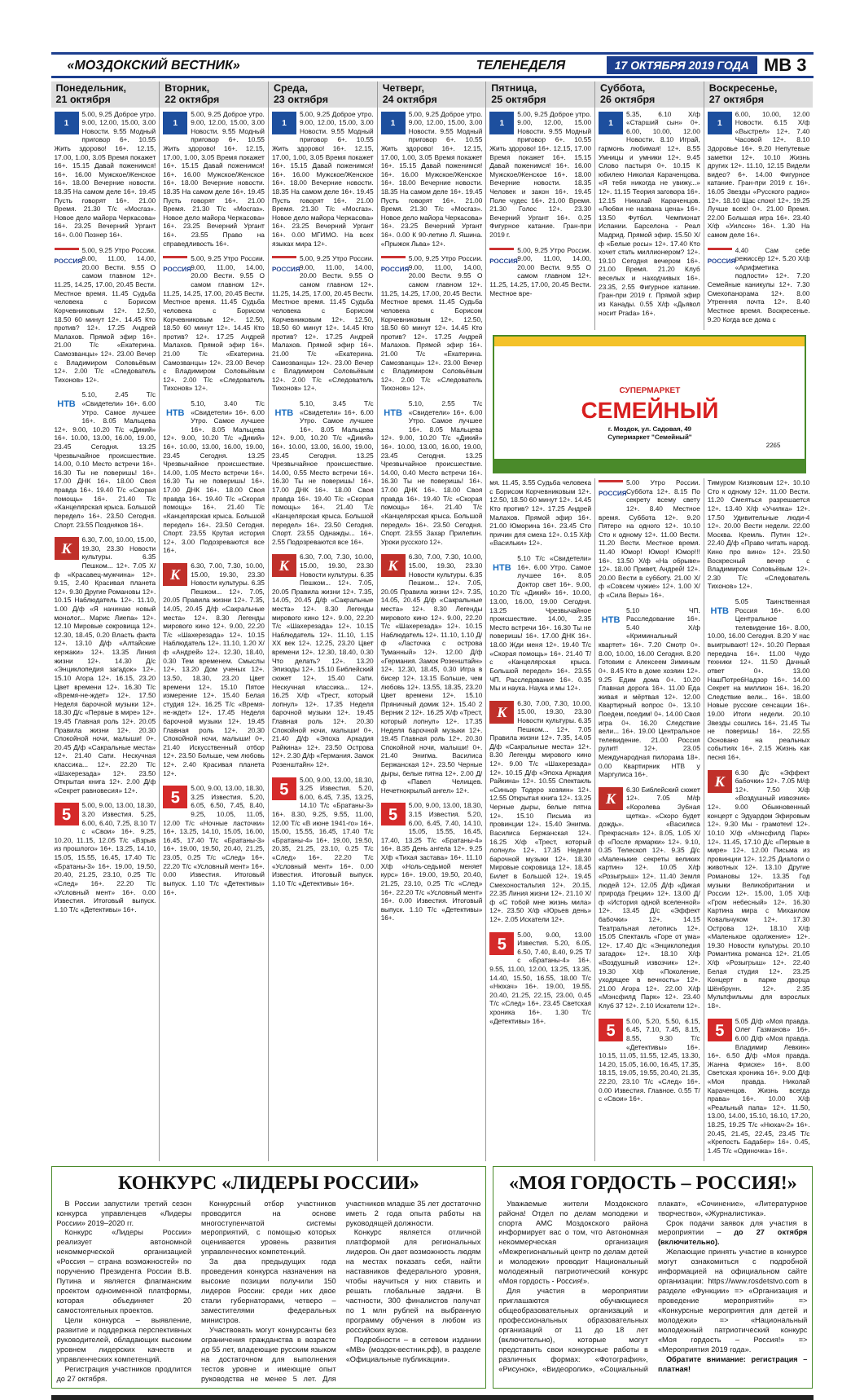«МОЗДОКСКИЙ ВЕСТНИК» ТЕЛЕНЕДЕЛЯ
17 ОКТЯБРЯ 2019 ГОДА
МВ 3
Понедельник,
21 октября
1 5.00, 9.25 Доброе утро. 9.00, 12.00, 15.00, 3.00 Новости. 9.55 Модный приговор 6+. 10.55 Жить здорово! 16+. 12.15, 17.00, 1.00, 3.05 Время покажет 16+. 15.15 Давай поженимся! 16+. 16.00 Мужское/Женское 16+. 18.00 Вечерние новости. 18.35 На самом деле 16+. 19.45 Пусть говорят 16+. 21.00 Время. 21.30 Т/с «Мосгаз». Новое дело майора Черкасова» 16+. 23.25 Вечерний Ургант 16+. 0.00 Познер 16+.
РОССИЯ 5.00, 9.25 Утро России. 9.00, 11.00, 14.00, 20.00 Вести. 9.55 О самом главном 12+. 11.25, 14.25, 17.00, 20.45 Вести. Местное время. 11.45 Судьба человека с Борисом Корчевниковым 12+. 12.50, 18.50 60 минут 12+. 14.45 Кто против? 12+. 17.25 Андрей Малахов. Прямой эфир 16+. 21.00 Т/с «Екатерина. Самозванцы» 12+. 23.00 Вечер с Владимиром Соловьёвым 12+. 2.00 Т/с «Следователь Тихонов» 12+.
НТВ 5.10, 2.45 Т/с «Свидетели» 16+. 6.00 Утро. Самое лучшее 16+. 8.05 Мальцева 12+. 9.00, 10.20 Т/с «Дикий» 16+. 10.00, 13.00, 16.00, 19.00, 23.45 Сегодня. 13.25 Чрезвычайное происшествие. 14.00, 0.10 Место встречи 16+. 16.30 Ты не поверишь! 16+. 17.00 ДНК 16+. 18.00 Своя правда 16+. 19.40 Т/с «Скорая помощь» 16+. 21.40 Т/с «Канцелярская крыса. Большой передел» 16+. 23.50 Сегодня. Спорт. 23.55 Поздняков 16+.
К 6.30, 7.00, 10.00, 15.00, 19.30, 23.30 Новости культуры. 6.35 Пешком... 12+. 7.05 Х/ф «Красавец-мужчина» 12+. 9.15, 2.40 Красивая планета 12+. 9.30 Другие Романовы 12+. 10.15 Наблюдатель 12+. 11.10, 1.00 Д/ф «Я начинаю новый монолог... Марис Лиепа» 12+. 12.10 Мировые сокровища 12+. 12.30, 18.45, 0.20 Власть факта 12+. 13.10 Д/ф «Алтайские кержаки» 12+. 13.35 Линия жизни 12+. 14.30 Д/с «Энциклопедия загадок» 12+. 15.10 Агора 12+. 16.15, 23.20 Цвет времени 12+. 16.30 Т/с «Время-не-ждет» 12+. 17.50 Неделя барочной музыки 12+. 18.30 Д/с «Первые в мире» 12+. 19.45 Главная роль 12+. 20.05 Правила жизни 12+. 20.30 Спокойной ночи, малыши! 0+. 20.45 Д/ф «Сакральные места» 12+. 21.40 Сати. Нескучная классика... 12+. 22.20 Т/с «Шахерезада» 12+. 23.50 Открытая книга 12+. 2.00 Д/ф «Секрет равновесия» 12+.
5 5.00, 9.00, 13.00, 18.30, 3.20 Известия. 5.25, 6.00, 6.40, 7.25, 8.10 Т/с «Свои» 16+. 9.25, 10.20, 11.15, 12.05 Т/с «Взрыв из прошлого» 16+. 13.25, 14.10, 15.05, 15.55, 16.45, 17.40 Т/с «Братаны-3» 16+. 19.00, 19.50, 20.40, 21.25, 23.10, 0.25 Т/с «След» 16+. 22.20 Т/с «Условный мент» 16+. 0.00 Известия. Итоговый выпуск. 1.10 Т/с «Детективы» 16+.
Вторник,
22 октября
1 5.00, 9.25 Доброе утро. 9.00, 12.00, 15.00, 3.00 Новости. 9.55 Модный приговор 6+. 10.55 Жить здорово! 16+. 12.15, 17.00, 1.00, 3.05 Время покажет 16+. 15.15 Давай поженимся! 16+. 16.00 Мужское/Женское 16+. 18.00 Вечерние новости. 18.35 На самом деле 16+. 19.45 Пусть говорят 16+. 21.00 Время. 21.30 Т/с «Мосгаз». Новое дело майора Черкасова» 16+. 23.25 Вечерний Ургант 16+. 23.55 Право на справедливость 16+.
РОССИЯ 5.00, 9.25 Утро России. 9.00, 11.00, 14.00, 20.00 Вести. 9.55 О самом главном 12+. 11.25, 14.25, 17.00, 20.45 Вести. Местное время. 11.45 Судьба человека с Борисом Корчевниковым 12+. 12.50, 18.50 60 минут 12+. 14.45 Кто против? 12+. 17.25 Андрей Малахов. Прямой эфир 16+. 21.00 Т/с «Екатерина. Самозванцы» 12+. 23.00 Вечер с Владимиром Соловьёвым 12+. 2.00 Т/с «Следователь Тихонов» 12+.
НТВ 5.10, 3.40 Т/с «Свидетели» 16+. 6.00 Утро. Самое лучшее 16+. 8.05 Мальцева 12+. 9.00, 10.20 Т/с «Дикий» 16+. 10.00, 13.00, 16.00, 19.00, 23.45 Сегодня. 13.25 Чрезвычайное происшествие. 14.00, 1.05 Место встречи 16+. 16.30 Ты не поверишь! 16+. 17.00 ДНК 16+. 18.00 Своя правда 16+. 19.40 Т/с «Скорая помощь» 16+. 21.40 Т/с «Канцелярская крыса. Большой передел» 16+. 23.50 Сегодня. Спорт. 23.55 Крутая история 12+. 3.00 Подозреваются все 16+.
К 6.30, 7.00, 7.30, 10.00, 15.00, 19.30, 23.30 Новости культуры. 6.35 Пешком... 12+. 7.05, 20.05 Правила жизни 12+. 7.35, 14.05, 20.45 Д/ф «Сакральные места» 12+. 8.30 Легенды мирового кино 12+. 9.00, 22.20 Т/с «Шахерезада» 12+. 10.15 Наблюдатель 12+. 11.10, 1.20 Х/ф «Андрей» 12+. 12.30, 18.40, 0.30 Тем временем. Смыслы 12+. 13.20 Дом ученых 12+. 13.50, 18.30, 23.20 Цвет времени 12+. 15.10 Пятое измерение 12+. 15.40 Белая студия 12+. 16.25 Т/с «Время-не-ждет» 12+. 17.45 Неделя барочной музыки 12+. 19.45 Главная роль 12+. 20.30 Спокойной ночи, малыши! 0+. 21.40 Искусственный отбор 12+. 23.50 Больше, чем любовь 12+. 2.40 Красивая планета 12+.
5 5.00, 9.00, 13.00, 18.30, 3.25 Известия. 5.20, 6.05, 6.50, 7.45, 8.40, 9.25, 10.05, 11.05, 12.00 Т/с «Ночные ласточки» 16+. 13.25, 14.10, 15.05, 16.00, 16.45, 17.40 Т/с «Братаны-3» 16+. 19.00, 19.50, 20.40, 21.25, 23.05, 0.25 Т/с «След» 16+. 22.20 Т/с «Условный мент» 16+. 0.00 Известия. Итоговый выпуск. 1.10 Т/с «Детективы» 16+.
Среда,
23 октября
1 5.00, 9.25 Доброе утро. 9.00, 12.00, 15.00, 3.00 Новости. 9.55 Модный приговор 6+. 10.55 Жить здорово! 16+. 12.15, 17.00, 1.00, 3.05 Время покажет 16+. 15.15 Давай поженимся! 16+. 16.00 Мужское/Женское 16+. 18.00 Вечерние новости. 18.35 На самом деле 16+. 19.45 Пусть говорят 16+. 21.00 Время. 21.30 Т/с «Мосгаз». Новое дело майора Черкасова» 16+. 23.25 Вечерний Ургант 16+. 0.00 МГИМО. На всех языках мира 12+.
РОССИЯ 5.00, 9.25 Утро России. 9.00, 11.00, 14.00, 20.00 Вести. 9.55 О самом главном 12+. 11.25, 14.25, 17.00, 20.45 Вести. Местное время. 11.45 Судьба человека с Борисом Корчевниковым 12+. 12.50, 18.50 60 минут 12+. 14.45 Кто против? 12+. 17.25 Андрей Малахов. Прямой эфир 16+. 21.00 Т/с «Екатерина. Самозванцы» 12+. 23.00 Вечер с Владимиром Соловьёвым 12+. 2.00 Т/с «Следователь Тихонов» 12+.
НТВ 5.10, 3.45 Т/с «Свидетели» 16+. 6.00 Утро. Самое лучшее 16+. 8.05 Мальцева 12+. 9.00, 10.20 Т/с «Дикий» 16+. 10.00, 13.00, 16.00, 19.00, 23.45 Сегодня. 13.25 Чрезвычайное происшествие. 14.00, 0.55 Место встречи 16+. 16.30 Ты не поверишь! 16+. 17.00 ДНК 16+. 18.00 Своя правда 16+. 19.40 Т/с «Скорая помощь» 16+. 21.40 Т/с «Канцелярская крыса. Большой передел» 16+. 23.50 Сегодня. Спорт. 23.55 Однажды... 16+. 2.55 Подозреваются все 16+.
К 6.30, 7.00, 7.30, 10.00, 15.00, 19.30, 23.30 Новости культуры. 6.35 Пешком... 12+. 7.05, 20.05 Правила жизни 12+. 7.35, 14.05, 20.45 Д/ф «Сакральные места» 12+. 8.30 Легенды мирового кино 12+. 9.00, 22.20 Т/с «Шахерезада» 12+. 10.15 Наблюдатель 12+. 11.10, 1.15 XX век 12+. 12.25, 23.20 Цвет времени 12+. 12.30, 18.40, 0.30 Что делать? 12+. 13.20 Эпизоды 12+. 15.10 Библейский сюжет 12+. 15.40 Сати. Нескучная классика... 12+. 16.25 Х/ф «Трест, который лопнул» 12+. 17.35 Неделя барочной музыки 12+. 19.45 Главная роль 12+. 20.30 Спокойной ночи, малыши! 0+. 21.40 Д/ф «Эпоха Аркадия Райкина» 12+. 23.50 Острова 12+. 2.30 Д/ф «Германия. Замок Розенштайн» 12+.
5 5.00, 9.00, 13.00, 18.30, 3.25 Известия. 5.20, 6.00, 6.45, 7.35, 13.25, 14.10 Т/с «Братаны-3» 16+. 8.30, 9.25, 9.55, 11.00, 12.00 Т/с «В июне 1941-го» 16+. 15.00, 15.55, 16.45, 17.40 Т/с «Братаны-4» 16+. 19.00, 19.50, 20.35, 21.25, 23.10, 0.25 Т/с «След» 16+. 22.20 Т/с «Условный мент» 16+. 0.00 Известия. Итоговый выпуск. 1.10 Т/с «Детективы» 16+.
Четверг,
24 октября
1 5.00, 9.25 Доброе утро. 9.00, 12.00, 15.00, 3.00 Новости. 9.55 Модный приговор 6+. 10.55 Жить здорово! 16+. 12.15, 17.00, 1.00, 3.05 Время покажет 16+. 15.15 Давай поженимся! 16+. 16.00 Мужское/Женское 16+. 18.00 Вечерние новости. 18.35 На самом деле 16+. 19.45 Пусть говорят 16+. 21.00 Время. 21.30 Т/с «Мосгаз». Новое дело майора Черкасова» 16+. 23.25 Вечерний Ургант 16+. 0.00 К 90-летию Л. Яшина. «Прыжок Льва» 12+.
РОССИЯ 5.00, 9.25 Утро России. 9.00, 11.00, 14.00, 20.00 Вести. 9.55 О самом главном 12+. 11.25, 14.25, 17.00, 20.45 Вести. Местное время. 11.45 Судьба человека с Борисом Корчевниковым 12+. 12.50, 18.50 60 минут 12+. 14.45 Кто против? 12+. 17.25 Андрей Малахов. Прямой эфир 16+. 21.00 Т/с «Екатерина. Самозванцы» 12+. 23.00 Вечер с Владимиром Соловьёвым 12+. 2.00 Т/с «Следователь Тихонов» 12+.
НТВ 5.10, 2.55 Т/с «Свидетели» 16+. 6.00 Утро. Самое лучшее 16+. 8.05 Мальцева 12+. 9.00, 10.20 Т/с «Дикий» 16+. 10.00, 13.00, 16.00, 19.00, 23.45 Сегодня. 13.25 Чрезвычайное происшествие. 14.00, 0.40 Место встречи 16+. 16.30 Ты не поверишь! 16+. 17.00 ДНК 16+. 18.00 Своя правда 16+. 19.40 Т/с «Скорая помощь» 16+. 21.40 Т/с «Канцелярская крыса. Большой передел» 16+. 23.50 Сегодня. Спорт. 23.55 Захар Прилепин. Уроки русского 12+.
К 6.30, 7.00, 7.30, 10.00, 15.00, 19.30, 23.30 Новости культуры. 6.35 Пешком... 12+. 7.05, 20.05 Правила жизни 12+. 7.35, 14.05, 20.45 Д/ф «Сакральные места» 12+. 8.30 Легенды мирового кино 12+. 9.00, 22.20 Т/с «Шахерезада» 12+. 10.15 Наблюдатель 12+. 11.10, 1.10 Д/ф «Ласточка с острова Туманный» 12+. 12.00 Д/ф «Германия. Замок Розенштайн» 12+. 12.30, 18.45, 0.30 Игра в бисер 12+. 13.15 Больше, чем любовь 12+. 13.55, 18.35, 23.20 Цвет времени 12+. 15.10 Пряничный домик 12+. 15.40 2 Верник 2 12+. 16.25 Х/ф «Трест, который лопнул» 12+. 17.35 Неделя барочной музыки 12+. 19.45 Главная роль 12+. 20.30 Спокойной ночи, малыши! 0+. 21.40 Энигма. Василиса Бержанская 12+. 23.50 Черные дыры, белые пятна 12+. 2.00 Д/ф «Павел Челищев. Нечетнокрылый ангел» 12+.
5 5.00, 9.00, 13.00, 18.30, 3.15 Известия. 5.20, 6.00, 6.45, 7.40, 14.10, 15.05, 15.55, 16.45, 17.40, 13.25 Т/с «Братаны-4» 16+. 8.35 День ангела 12+. 9.25 Х/ф «Тихая застава» 16+. 11.10 Х/ф «Ноль-седьмой меняет курс» 16+. 19.00, 19.50, 20.40, 21.25, 23.10, 0.25 Т/с «След» 16+. 22.20 Т/с «Условный мент» 16+. 0.00 Известия. Итоговый выпуск. 1.10 Т/с «Детективы» 16+.
Пятница,
25 октября
1 5.00, 9.25 Доброе утро. 9.00, 12.00, 15.00 Новости. 9.55 Модный приговор 6+. 10.55 Жить здорово! 16+. 12.15, 17.00 Время покажет 16+. 15.15 Давай поженимся! 16+. 16.00 Мужское/Женское 16+. 18.00 Вечерние новости. 18.35 Человек и закон 16+. 19.45 Поле чудес 16+. 21.00 Время. 21.30 Голос 12+. 23.30 Вечерний Ургант 16+. 0.25 Фигурное катание. Гран-при 2019 г.
РОССИЯ 5.00, 9.25 Утро России. 9.00, 11.00, 14.00, 20.00 Вести. 9.55 О самом главном 12+. 11.25, 14.25, 17.00, 20.45 Вести. Местное вре-
Суббота,
26 октября
1 5.35, 6.10 Х/ф «Старший сын» 0+. 6.00, 10.00, 12.00 Новости. 8.10 Играй, гармонь любимая! 12+. 8.55 Умницы и умники 12+. 9.45 Слово пастыря 0+. 10.15 К юбилею Николая Караченцова. «Я тебя никогда не увижу...» 12+. 11.15 Теория заговора 16+. 12.15 Николай Караченцов. «Любви не названа цена» 16+. 13.50 Футбол. Чемпионат Испании. Барселона - Реал Мадрид. Прямой эфир. 15.50 Х/ф «Белые росы» 12+. 17.40 Кто хочет стать миллионером? 12+. 19.10 Сегодня вечером 16+. 21.00 Время. 21.20 Клуб веселых и находчивых 16+. 23.35, 2.55 Фигурное катание. Гран-при 2019 г. Прямой эфир из Канады. 0.55 Х/ф «Дьявол носит Prada» 16+.
Воскресенье,
27 октября
1 6.00, 10.00, 12.00 Новости. 6.15 Х/ф «Выстрел» 12+. 7.40 Часовой 12+. 8.10 Здоровье 16+. 9.20 Непутевые заметки 12+. 10.10 Жизнь других 12+. 11.10, 12.15 Видели видео? 6+. 14.00 Фигурное катание. Гран-при 2019 г. 16+. 16.05 Звезды «Русского радио» 12+. 18.10 Щас спою! 12+. 19.25 Лучше всех! 0+. 21.00 Время. 22.00 Большая игра 16+. 23.40 Х/ф «Уилсон» 16+. 1.30 На самом деле 16+.
РОССИЯ 4.40 Сам себе режиссёр 12+. 5.20 Х/ф «Арифметика подлости» 12+. 7.20 Семейные каникулы 12+. 7.30 Смехопанорама 12+. 8.00 Утренняя почта 12+. 8.40 Местное время. Воскресенье. 9.20 Когда все дома с
СУПЕРМАРКЕТ
СЕМЕЙНЫЙ
г. Моздок, ул. Садовая, 49
Супермаркет "Семейный"
2265
мя. 11.45, 3.55 Судьба человека с Борисом Корчевниковым 12+. 12.50, 18.50 60 минут 12+. 14.45 Кто против? 12+. 17.25 Андрей Малахов. Прямой эфир 16+. 21.00 Юморина 16+. 23.45 Сто причин для смеха 12+. 0.15 Х/ф «Васильки» 12+.
НТВ 5.10 Т/с «Свидетели» 16+. 6.00 Утро. Самое лучшее 16+. 8.05 Доктор свет 16+. 9.00, 10.20 Т/с «Дикий» 16+. 10.00, 13.00, 16.00, 19.00 Сегодня. 13.25 Чрезвычайное происшествие. 14.00, 2.35 Место встречи 16+. 16.30 Ты не поверишь! 16+. 17.00 ДНК 16+. 18.00 Жди меня 12+. 19.40 Т/с «Скорая помощь» 16+. 21.40 Т/с «Канцелярская крыса. Большой передел» 16+. 23.55 ЧП. Расследование 16+. 0.35 Мы и наука. Наука и мы 12+.
К 6.30, 7.00, 7.30, 10.00, 15.00, 19.30, 23.30 Новости культуры. 6.35 Пешком... 12+. 7.05 Правила жизни 12+. 7.35, 14.05 Д/ф «Сакральные места» 12+. 8.30 Легенды мирового кино 12+. 9.00 Т/с «Шахерезада» 12+. 10.15 Д/ф «Эпоха Аркадия Райкина» 12+. 10.55 Спектакль «Синьор Тодеро хозяин» 12+. 12.55 Открытая книга 12+. 13.25 Черные дыры, белые пятна 12+. 15.10 Письма из провинции 12+. 15.40 Энигма. Василиса Бержанская 12+. 16.25 Х/ф «Трест, который лопнул» 12+. 17.35 Неделя барочной музыки 12+. 18.30 Мировые сокровища 12+. 18.45 Билет в Большой 12+. 19.45 Смехоностальгия 12+. 20.15, 22.35 Линия жизни 12+. 21.10 Х/ф «С тобой мне жизнь мила» 12+. 23.50 Х/ф «Юрьев день» 12+. 2.05 Искатели 12+.
5 5.00, 9.00, 13.00 Известия. 5.20, 6.05, 6.50, 7.40, 8.40, 9.25 Т/с «Братаны-4» 16+. 9.55, 11.00, 12.00, 13.25, 13.35, 14.40, 15.50, 16.55, 18.00 Т/с «Нюхач» 16+. 19.00, 19.55, 20.40, 21.25, 22.15, 23.00, 0.45 Т/с «След» 16+. 23.45 Светская хроника 16+. 1.30 Т/с «Детективы» 16+.
РОССИЯ 5.00 Утро России. Суббота 12+. 8.15 По секрету всему свету 12+. 8.40 Местное время. Суббота 12+. 9.20 Пятеро на одного 12+. 10.10 Сто к одному 12+. 11.00 Вести. 11.20 Вести. Местное время. 11.40 Юмор! Юмор! Юмор!!! 16+. 13.50 Х/ф «На обрыве» 12+. 18.00 Привет, Андрей! 12+. 20.00 Вести в субботу. 21.00 Х/ф «Совсем чужие» 12+. 1.00 Х/ф «Сила Веры» 16+.
НТВ 5.10 ЧП. Расследование 16+. 5.40 Х/ф «Криминальный квартет» 16+. 7.20 Смотр 0+. 8.00, 10.00, 16.00 Сегодня. 8.20 Готовим с Алексеем Зиминым 0+. 8.45 Кто в доме хозяин 12+. 9.25 Едим дома 0+. 10.20 Главная дорога 16+. 11.00 Еда живая и мёртвая 12+. 12.00 Квартирный вопрос 0+. 13.10 Поедем, поедим! 0+. 14.00 Своя игра 0+. 16.20 Следствие вели... 16+. 19.00 Центральное телевидение. 21.00 Россия рулит! 12+. 23.05 Международная пилорама 18+. 0.00 Квартирник НТВ у Маргулиса 16+.
К 6.30 Библейский сюжет 12+. 7.05 М/ф «Королева Зубная щетка». «Скоро будет дождь». «Василиса Прекрасная» 12+. 8.05, 1.05 Х/ф «После ярмарки» 12+. 9.10, 0.35 Телескоп 12+. 9.35 Д/с «Маленькие секреты великих картин» 12+. 10.05 Х/ф «Розыгрыш» 12+. 11.40 Земля людей 12+. 12.05 Д/ф «Дикая природа Греции» 12+. 13.00 Д/ф «История одной вселенной» 12+. 13.45 Д/с «Эффект бабочки» 12+. 14.15 Театральная летопись 12+. 15.05 Спектакль «Горе от ума» 12+. 17.40 Д/с «Энциклопедия загадок» 12+. 18.10 Х/ф «Воздушный извозчик» 12+. 19.30 Х/ф «Поколение, уходящее в вечность» 12+. 21.00 Агора 12+. 22.00 Х/ф «Мэнсфилд Парк» 12+. 23.40 Клуб 37 12+. 2.10 Искатели 12+.
5 5.00, 5.20, 5.50, 6.15, 6.45, 7.10, 7.45, 8.15, 8.55, 9.30 Т/с «Детективы» 16+. 10.15, 11.05, 11.55, 12.45, 13.30, 14.20, 15.05, 16.00, 16.45, 17.35, 18.15, 19.05, 19.55, 20.40, 21.35, 22.20, 23.10 Т/с «След» 16+. 0.00 Известия. Главное. 0.55 Т/с «Свои» 16+.
Тимуром Кизяковым 12+. 10.10 Сто к одному 12+. 11.00 Вести. 11.20 Смеяться разрешается 12+. 13.40 Х/ф «Училка» 12+. 17.50 Удивительные люди-4 12+. 20.00 Вести недели. 22.00 Москва. Кремль. Путин 12+. 22.40 Д/ф «Право читать народ. Кино про вино» 12+. 23.50 Воскресный вечер с Владимиром Соловьёвым 12+. 2.30 Т/с «Следователь Тихонов» 12+.
НТВ 5.05 Таинственная Россия 16+. 6.00 Центральное телевидение 16+. 8.00, 10.00, 16.00 Сегодня. 8.20 У нас выигрывают! 12+. 10.20 Первая передача 16+. 11.00 Чудо техники 12+. 11.50 Дачный ответ 0+. 13.00 НашПотребНадзор 16+. 14.00 Секрет на миллион 16+. 16.20 Следствие вели... 16+. 18.00 Новые русские сенсации 16+. 19.00 Итоги недели. 20.10 Звезды сошлись 16+. 21.45 Ты не поверишь! 16+. 22.55 Основано на реальных событиях 16+. 2.15 Жизнь как песня 16+.
К 6.30 Д/с «Эффект бабочки» 12+. 7.05 М/ф 12+. 7.50 Х/ф «Воздушный извозчик» 12+. 9.00 Обыкновенный концерт с Эдуардом Эфировым 12+. 9.30 Мы - грамотеи! 12+. 10.10 Х/ф «Мэнсфилд Парк» 12+. 11.45, 17.10 Д/с «Первые в мире» 12+. 12.00 Письма из провинции 12+. 12.25 Диалоги о животных 12+. 13.10 Другие Романовы 12+. 13.35 Год музыки Великобритании и России 12+. 15.00, 1.05 Х/ф «Гром небесный» 12+. 16.30 Картина мира с Михаилом Ковальчуком 12+. 17.30 Острова 12+. 18.10 Х/ф «Маленькое одолжение» 12+. 19.30 Новости культуры. 20.10 Романтика романса 12+. 21.05 Х/ф «Розыгрыш» 12+. 22.40 Белая студия 12+. 23.25 Концерт в парке дворца Шёнбрунн. 12+. 2.35 Мультфильмы для взрослых 18+.
5 5.05 Д/ф «Моя правда. Олег Газманов» 16+. 6.00 Д/ф «Моя правда. Владимир Левкин» 16+. 6.50 Д/ф «Моя правда. Жанна Фриске» 16+. 8.00 Светская хроника 16+. 9.00 Д/ф «Моя правда. Николай Караченцов. Жизнь всегда права» 16+. 10.00 Х/ф «Реальный папа» 12+. 11.50, 13.00, 14.00, 15.10, 16.10, 17.20, 18.25, 19.25 Т/с «Нюхач-2» 16+. 20.45, 21.45, 22.45, 23.45 Т/с «Крепость Бадабер» 16+. 0.45, 1.45 Т/с «Одиночка» 16+.
КОНКУРС «ЛИДЕРЫ РОССИИ»
В России запустили третий сезон конкурса управленцев «Лидеры России» 2019–2020 гг.
Конкурс «Лидеры России» реализует автономной некоммерческой организацией «Россия – страна возможностей» по поручению Президента России В.В. Путина и является флагманским проектом одноименной платформы, которая объединяет 20 самостоятельных проектов.
Цели конкурса – выявление, развитие и поддержка перспективных руководителей, обладающих высоким уровнем лидерских качеств и управленческих компетенций.
Регистрация участников продлится до 27 октября.
Конкурсный отбор участников проводится на основе многоступенчатой системы мероприятий, с помощью которых оценивается уровень развития управленческих компетенций.
За два предыдущих года проведения конкурса назначения на высокие позиции получили 150 лидеров России: среди них двое стали губернаторами, четверо – заместителями федеральных министров.
Участвовать могут конкурсанты без ограничения гражданства в возрасте до 55 лет, владеющие русским языком на достаточном для выполнения тестов уровне и имеющие опыт руководства не менее 5 лет. Для участников младше 35 лет достаточно иметь 2 года опыта работы на руководящей должности.
Конкурс является отличной платформой для региональных лидеров. Он дает возможность людям на местах показать себя, найти наставников федерального уровня, чтобы научиться у них ставить и решать глобальные задачи. В частности, 300 финалистов получат по 1 млн рублей на выбранную программу обучения в любом из российских вузов.
Подробности – в сетевом издании «МВ» (моздок-вестник.рф), в разделе «Официальные публикации».
«МОЯ ГОРДОСТЬ – РОССИЯ!»
Уважаемые жители Моздокского района! Отдел по делам молодежи и спорта АМС Моздокского района информирует вас о том, что Автономная некоммерческая организация «Межрегиональный центр по делам детей и молодежи» проводит Национальный молодежный патриотический конкурс «Моя гордость - Россия!».
Для участия в мероприятии приглашаются обучающиеся общеобразовательных организаций и профессиональных образовательных организаций от 11 до 18 лет (включительно), которые могут представить свои конкурсные работы в различных формах: «Фотография», «Рисунок», «Видеоролик», «Социальный плакат», «Сочинение», «Литературное творчество», «Журналистика».
Срок подачи заявок для участия в мероприятии – до 27 октября (включительно).
Желающие принять участие в конкурсе могут ознакомиться с подробной информацией на официальном сайте организации: https://www.rosdetstvo.com в разделе «Функции» => «Организация и проведение мероприятий» => «Конкурсные мероприятия для детей и молодежи» => «Национальный молодежный патриотический конкурс «Моя гордость – Россия!» => «Мероприятия 2019 года».
Обратите внимание: регистрация – платная!